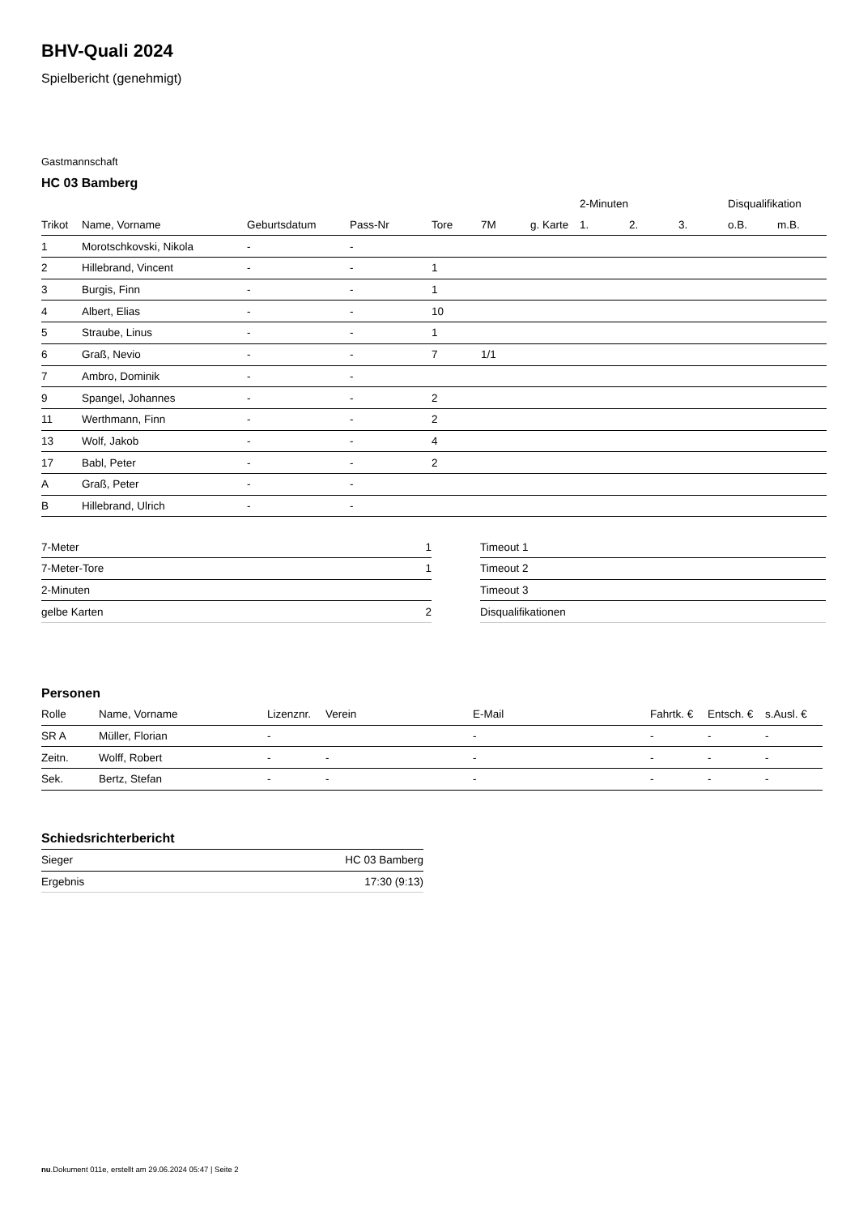BHV-Quali 2024
Spielbericht (genehmigt)
Gastmannschaft
HC 03 Bamberg
| | | | | | | | 2-Minuten | | | Disqualifikation | |
| --- | --- | --- | --- | --- | --- | --- | --- | --- | --- | --- | --- |
| Trikot | Name, Vorname | Geburtsdatum | Pass-Nr | Tore | 7M | g. Karte | 1. | 2. | 3. | o.B. | m.B. |
| 1 | Morotschkovski, Nikola | - | - | | | | | | | | |
| 2 | Hillebrand, Vincent | - | - | 1 | | | | | | | |
| 3 | Burgis, Finn | - | - | 1 | | | | | | | |
| 4 | Albert, Elias | - | - | 10 | | | | | | | |
| 5 | Straube, Linus | - | - | 1 | | | | | | | |
| 6 | Graß, Nevio | - | - | 7 | 1/1 | | | | | | |
| 7 | Ambro, Dominik | - | - | | | | | | | | |
| 9 | Spangel, Johannes | - | - | 2 | | | | | | | |
| 11 | Werthmann, Finn | - | - | 2 | | | | | | | |
| 13 | Wolf, Jakob | - | - | 4 | | | | | | | |
| 17 | Babl, Peter | - | - | 2 | | | | | | | |
| A | Graß, Peter | - | - | | | | | | | | |
| B | Hillebrand, Ulrich | - | - | | | | | | | | |
| 7-Meter | 1 |
| 7-Meter-Tore | 1 |
| 2-Minuten | |
| gelbe Karten | 2 |
| Timeout 1 |
| Timeout 2 |
| Timeout 3 |
| Disqualifikationen |
Personen
| Rolle | Name, Vorname | Lizenznr. | Verein | E-Mail | Fahrtk. € | Entsch. € | s.Ausl. € |
| --- | --- | --- | --- | --- | --- | --- | --- |
| SR A | Müller, Florian | - | | - | - | - | - |
| Zeitn. | Wolff, Robert | - | - | - | - | - | - |
| Sek. | Bertz, Stefan | - | - | - | - | - | - |
Schiedsrichterbericht
| Sieger | HC 03 Bamberg |
| Ergebnis | 17:30 (9:13) |
nu.Dokument 011e, erstellt am 29.06.2024 05:47 | Seite 2